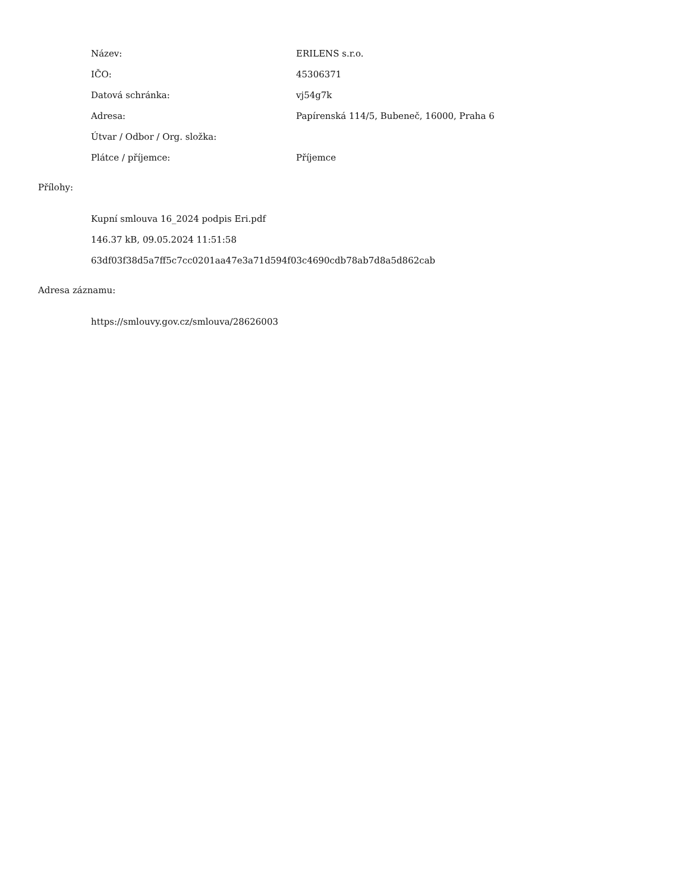Název: ERILENS s.r.o.
IČO: 45306371
Datová schránka: vj54g7k
Adresa: Papírenská 114/5, Bubeneč, 16000, Praha 6
Útvar / Odbor / Org. složka:
Plátce / příjemce: Příjemce
Přílohy:
Kupní smlouva 16_2024 podpis Eri.pdf
146.37 kB, 09.05.2024 11:51:58
63df03f38d5a7ff5c7cc0201aa47e3a71d594f03c4690cdb78ab7d8a5d862cab
Adresa záznamu:
https://smlouvy.gov.cz/smlouva/28626003